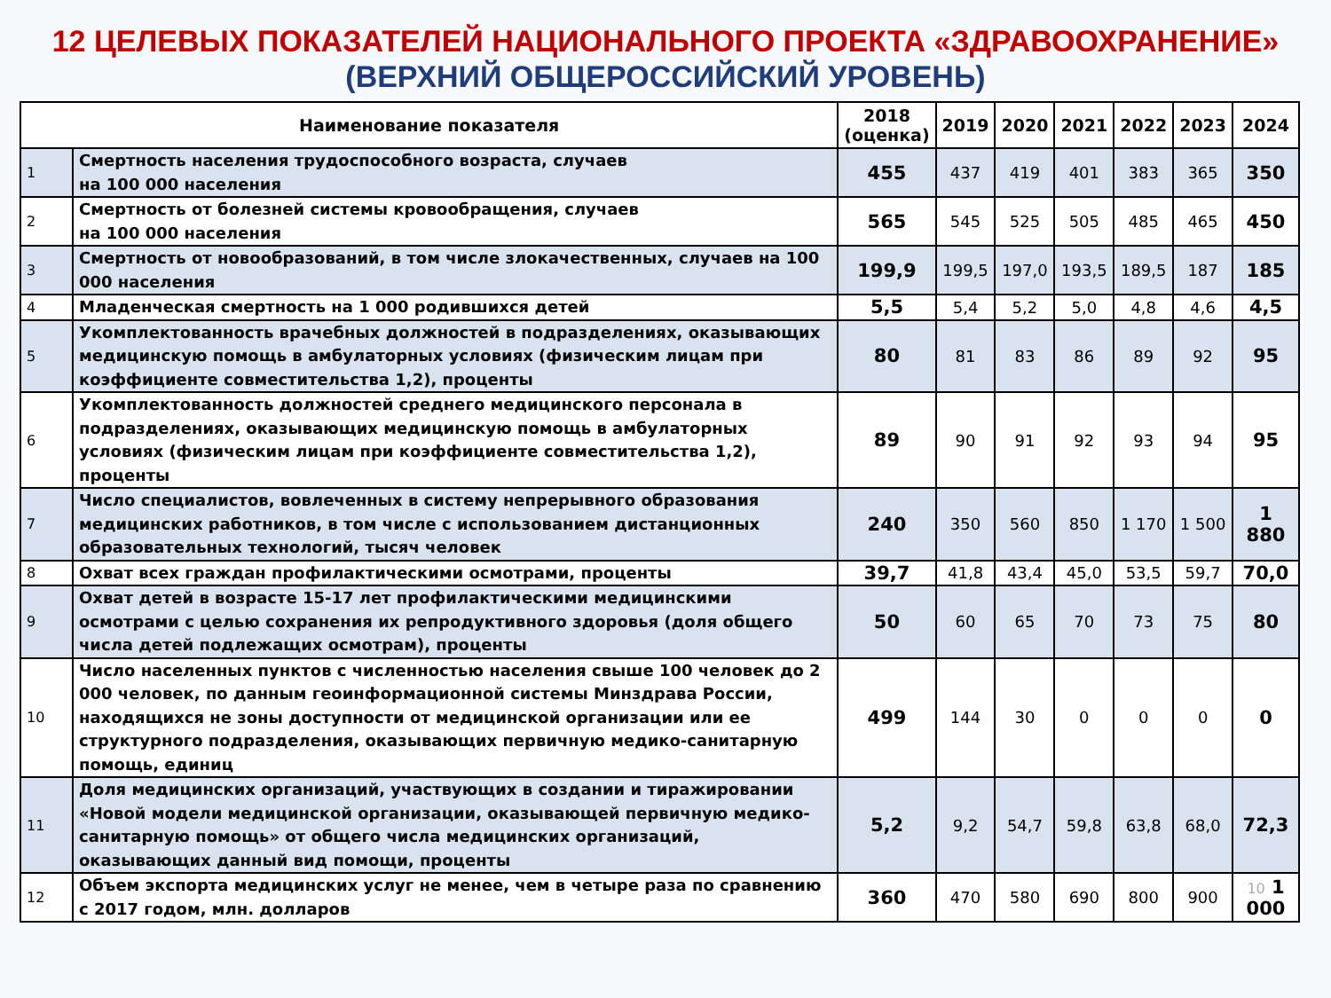12 ЦЕЛЕВЫХ ПОКАЗАТЕЛЕЙ НАЦИОНАЛЬНОГО ПРОЕКТА «ЗДРАВООХРАНЕНИЕ»
(ВЕРХНИЙ ОБЩЕРОССИЙСКИЙ УРОВЕНЬ)
| Наименование показателя | | 2018 (оценка) | 2019 | 2020 | 2021 | 2022 | 2023 | 2024 |
| --- | --- | --- | --- | --- | --- | --- | --- | --- |
| 1 | Смертность населения трудоспособного возраста, случаев на 100 000 населения | 455 | 437 | 419 | 401 | 383 | 365 | 350 |
| 2 | Смертность от болезней системы кровообращения, случаев на 100 000 населения | 565 | 545 | 525 | 505 | 485 | 465 | 450 |
| 3 | Смертность от новообразований, в том числе злокачественных, случаев на 100 000 населения | 199,9 | 199,5 | 197,0 | 193,5 | 189,5 | 187 | 185 |
| 4 | Младенческая смертность на 1 000 родившихся детей | 5,5 | 5,4 | 5,2 | 5,0 | 4,8 | 4,6 | 4,5 |
| 5 | Укомплектованность врачебных должностей в подразделениях, оказывающих медицинскую помощь в амбулаторных условиях (физическим лицам при коэффициенте совместительства 1,2), проценты | 80 | 81 | 83 | 86 | 89 | 92 | 95 |
| 6 | Укомплектованность должностей среднего медицинского персонала в подразделениях, оказывающих медицинскую помощь в амбулаторных условиях (физическим лицам при коэффициенте совместительства 1,2), проценты | 89 | 90 | 91 | 92 | 93 | 94 | 95 |
| 7 | Число специалистов, вовлеченных в систему непрерывного образования медицинских работников, в том числе с использованием дистанционных образовательных технологий, тысяч человек | 240 | 350 | 560 | 850 | 1 170 | 1 500 | 1 880 |
| 8 | Охват всех граждан профилактическими осмотрами, проценты | 39,7 | 41,8 | 43,4 | 45,0 | 53,5 | 59,7 | 70,0 |
| 9 | Охват детей в возрасте 15-17 лет профилактическими медицинскими осмотрами с целью сохранения их репродуктивного здоровья (доля общего числа детей подлежащих осмотрам), проценты | 50 | 60 | 65 | 70 | 73 | 75 | 80 |
| 10 | Число населенных пунктов с численностью населения свыше 100 человек до 2 000 человек, по данным геоинформационной системы Минздрава России, находящихся не зоны доступности от медицинской организации или ее структурного подразделения, оказывающих первичную медико-санитарную помощь, единиц | 499 | 144 | 30 | 0 | 0 | 0 | 0 |
| 11 | Доля медицинских организаций, участвующих в создании и тиражировании «Новой модели медицинской организации, оказывающей первичную медико-санитарную помощь» от общего числа медицинских организаций, оказывающих данный вид помощи, проценты | 5,2 | 9,2 | 54,7 | 59,8 | 63,8 | 68,0 | 72,3 |
| 12 | Объем экспорта медицинских услуг не менее, чем в четыре раза по сравнению с 2017 годом, млн. долларов | 360 | 470 | 580 | 690 | 800 | 900 | 10 1 000 |